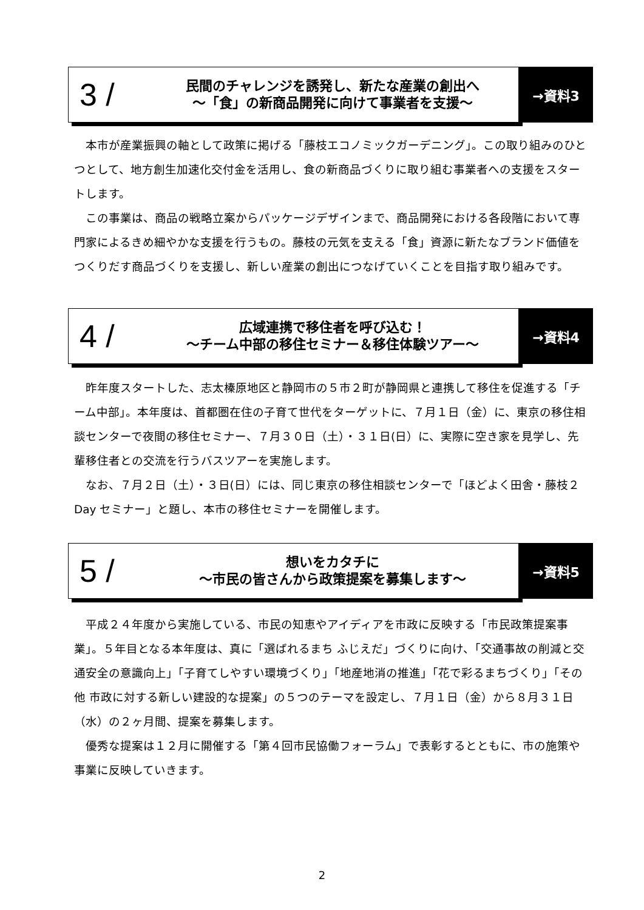3 /
民間のチャレンジを誘発し、新たな産業の創出へ
～「食」の新商品開発に向けて事業者を支援～
→資料3
本市が産業振興の軸として政策に掲げる「藤枝エコノミックガーデニング」。この取り組みのひとつとして、地方創生加速化交付金を活用し、食の新商品づくりに取り組む事業者への支援をスタートします。
この事業は、商品の戦略立案からパッケージデザインまで、商品開発における各段階において専門家によるきめ細やかな支援を行うもの。藤枝の元気を支える「食」資源に新たなブランド価値をつくりだす商品づくりを支援し、新しい産業の創出につなげていくことを目指す取り組みです。
4 /
広域連携で移住者を呼び込む！
～チーム中部の移住セミナー＆移住体験ツアー～
→資料4
昨年度スタートした、志太榛原地区と静岡市の５市２町が静岡県と連携して移住を促進する「チーム中部」。本年度は、首都圏在住の子育て世代をターゲットに、７月１日（金）に、東京の移住相談センターで夜間の移住セミナー、７月３０日（土）・３１日(日）に、実際に空き家を見学し、先輩移住者との交流を行うバスツアーを実施します。
なお、７月２日（土）・３日(日）には、同じ東京の移住相談センターで「ほどよく田舎・藤枝２Day セミナー」と題し、本市の移住セミナーを開催します。
5 /
想いをカタチに
～市民の皆さんから政策提案を募集します～
→資料5
平成２４年度から実施している、市民の知恵やアイディアを市政に反映する「市民政策提案事業」。５年目となる本年度は、真に「選ばれるまち ふじえだ」づくりに向け、「交通事故の削減と交通安全の意識向上」「子育てしやすい環境づくり」「地産地消の推進」「花で彩るまちづくり」「その他 市政に対する新しい建設的な提案」の５つのテーマを設定し、７月１日（金）から８月３１日（水）の２ヶ月間、提案を募集します。
優秀な提案は１２月に開催する「第４回市民協働フォーラム」で表彰するとともに、市の施策や事業に反映していきます。
2